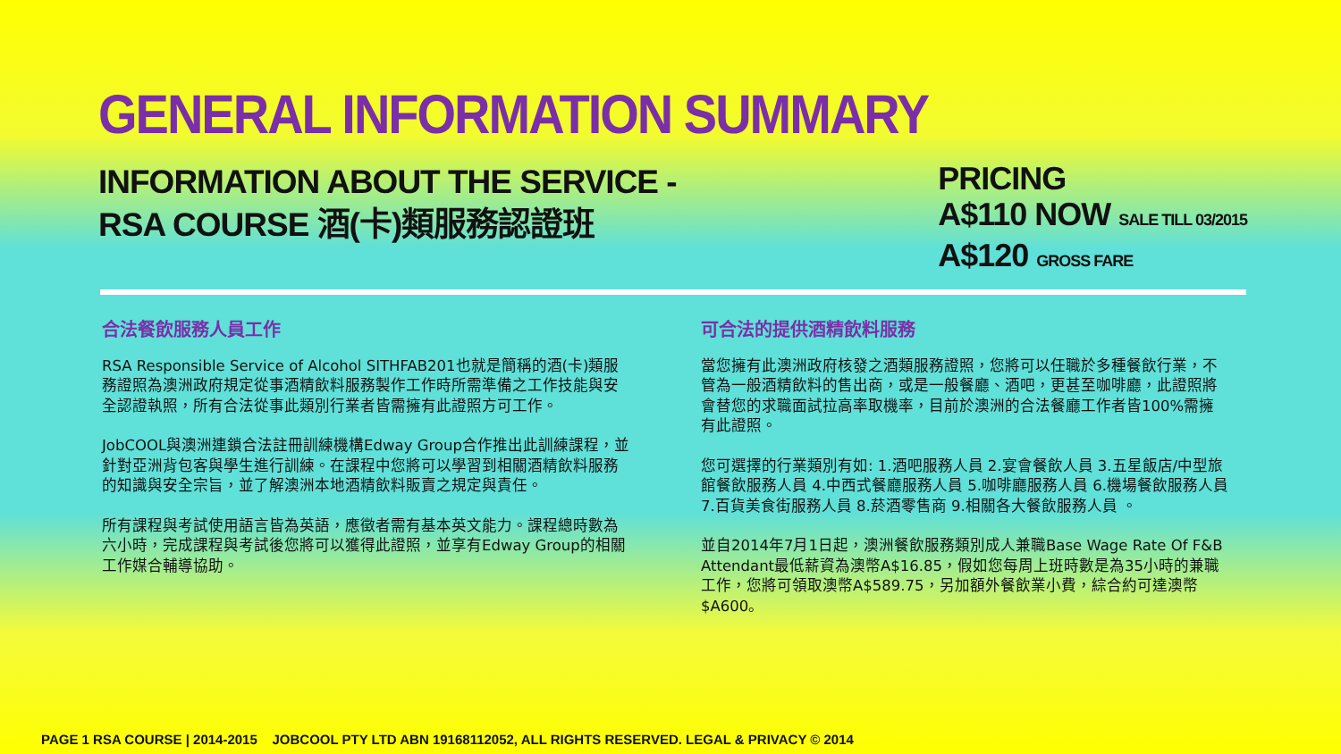GENERAL INFORMATION SUMMARY
INFORMATION ABOUT THE SERVICE -
RSA COURSE 酒(卡)類服務認證班
PRICING
A$110 NOW SALE TILL 03/2015
A$120 GROSS FARE
合法餐飲服務人員工作
RSA Responsible Service of Alcohol SITHFAB201也就是簡稱的酒(卡)類服務證照為澳洲政府規定從事酒精飲料服務製作工作時所需準備之工作技能與安全認證執照，所有合法從事此類別行業者皆需擁有此證照方可工作。
JobCOOL與澳洲連鎖合法註冊訓練機構Edway Group合作推出此訓練課程，並針對亞洲背包客與學生進行訓練。在課程中您將可以學習到相關酒精飲料服務的知識與安全宗旨，並了解澳洲本地酒精飲料販賣之規定與責任。
所有課程與考試使用語言皆為英語，應徵者需有基本英文能力。課程總時數為六小時，完成課程與考試後您將可以獲得此證照，並享有Edway Group的相關工作媒合輔導協助。
可合法的提供酒精飲料服務
當您擁有此澳洲政府核發之酒類服務證照，您將可以任職於多種餐飲行業，不管為一般酒精飲料的售出商，或是一般餐廳、酒吧，更甚至咖啡廳，此證照將會替您的求職面試拉高率取機率，目前於澳洲的合法餐廳工作者皆100%需擁有此證照。
您可選擇的行業類別有如: 1.酒吧服務人員 2.宴會餐飲人員 3.五星飯店/中型旅館餐飲服務人員 4.中西式餐廳服務人員 5.咖啡廳服務人員 6.機場餐飲服務人員 7.百貨美食街服務人員 8.菸酒零售商 9.相關各大餐飲服務人員 。
並自2014年7月1日起，澳洲餐飲服務類別成人兼職Base Wage Rate Of F&B Attendant最低薪資為澳幣A$16.85，假如您每周上班時數是為35小時的兼職工作，您將可領取澳幣A$589.75，另加額外餐飲業小費，綜合約可達澳幣$A600。
PAGE 1 RSA COURSE | 2014-2015 JOBCOOL PTY LTD ABN 19168112052, ALL RIGHTS RESERVED. LEGAL & PRIVACY © 2014